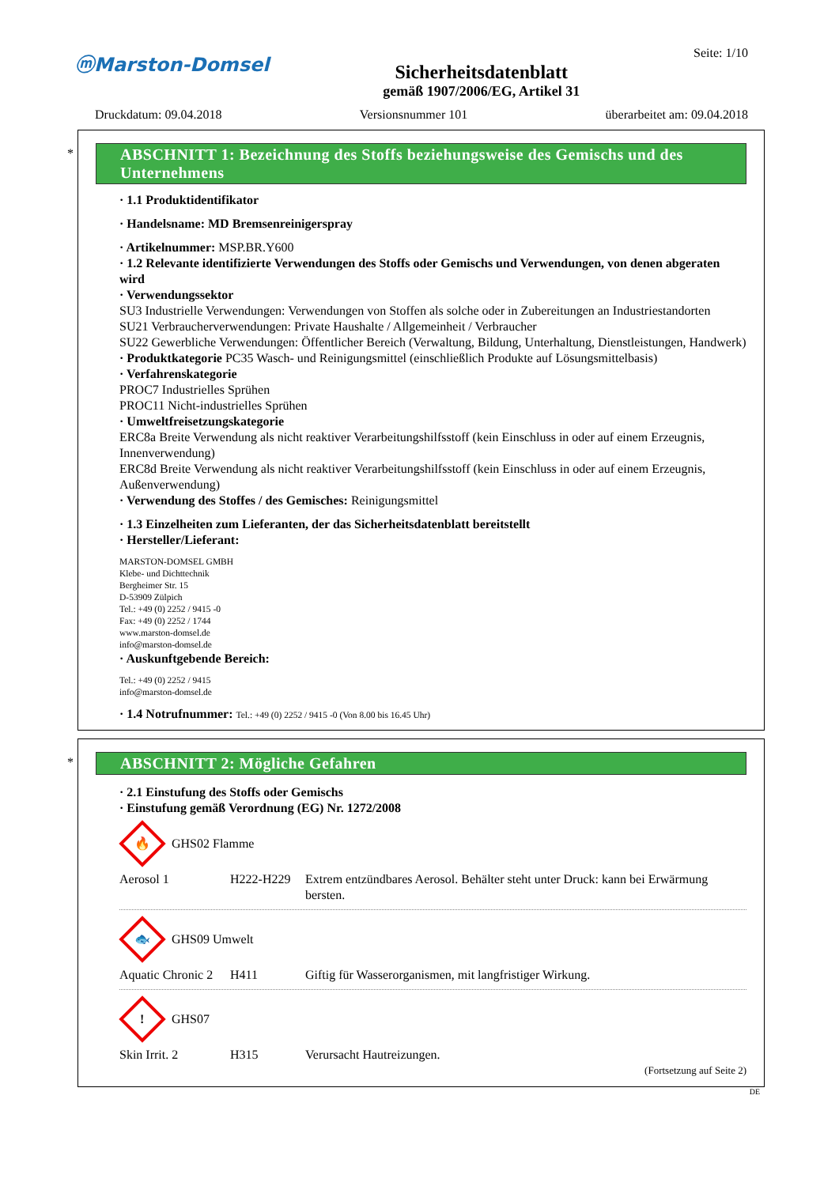ⓜMarston-Domsel
Sicherheitsdatenblatt
gemäß 1907/2006/EG, Artikel 31
Seite: 1/10
Druckdatum: 09.04.2018 Versionsnummer 101 überarbeitet am: 09.04.2018
*
ABSCHNITT 1: Bezeichnung des Stoffs beziehungsweise des Gemischs und des Unternehmens
· 1.1 Produktidentifikator
· Handelsname: MD Bremsenreinigerspray
· Artikelnummer: MSP.BR.Y600
· 1.2 Relevante identifizierte Verwendungen des Stoffs oder Gemischs und Verwendungen, von denen abgeraten wird
· Verwendungssektor
SU3 Industrielle Verwendungen: Verwendungen von Stoffen als solche oder in Zubereitungen an Industriestandorten
SU21 Verbraucherverwendungen: Private Haushalte / Allgemeinheit / Verbraucher
SU22 Gewerbliche Verwendungen: Öffentlicher Bereich (Verwaltung, Bildung, Unterhaltung, Dienstleistungen, Handwerk)
· Produktkategorie PC35 Wasch- und Reinigungsmittel (einschließlich Produkte auf Lösungsmittelbasis)
· Verfahrenskategorie
PROC7 Industrielles Sprühen
PROC11 Nicht-industrielles Sprühen
· Umweltfreisetzungskategorie
ERC8a Breite Verwendung als nicht reaktiver Verarbeitungshilfsstoff (kein Einschluss in oder auf einem Erzeugnis, Innenverwendung)
ERC8d Breite Verwendung als nicht reaktiver Verarbeitungshilfsstoff (kein Einschluss in oder auf einem Erzeugnis, Außenverwendung)
· Verwendung des Stoffes / des Gemisches: Reinigungsmittel
· 1.3 Einzelheiten zum Lieferanten, der das Sicherheitsdatenblatt bereitstellt
· Hersteller/Lieferant:
MARSTON-DOMSEL GMBH
Klebe- und Dichttechnik
Bergheimer Str. 15
D-53909 Zülpich
Tel.: +49 (0) 2252 / 9415 -0
Fax: +49 (0) 2252 / 1744
www.marston-domsel.de
info@marston-domsel.de
· Auskunftgebende Bereich:
Tel.: +49 (0) 2252 / 9415
info@marston-domsel.de
· 1.4 Notrufnummer: Tel.: +49 (0) 2252 / 9415 -0 (Von 8.00 bis 16.45 Uhr)
*
ABSCHNITT 2: Mögliche Gefahren
· 2.1 Einstufung des Stoffs oder Gemischs
· Einstufung gemäß Verordnung (EG) Nr. 1272/2008
🔥
GHS02 Flamme
Aerosol 1 H222-H229 Extrem entzündbares Aerosol. Behälter steht unter Druck: kann bei Erwärmung bersten.
🐟
GHS09 Umwelt
Aquatic Chronic 2 H411 Giftig für Wasserorganismen, mit langfristiger Wirkung.
!
GHS07
Skin Irrit. 2 H315 Verursacht Hautreizungen.
(Fortsetzung auf Seite 2)
DE